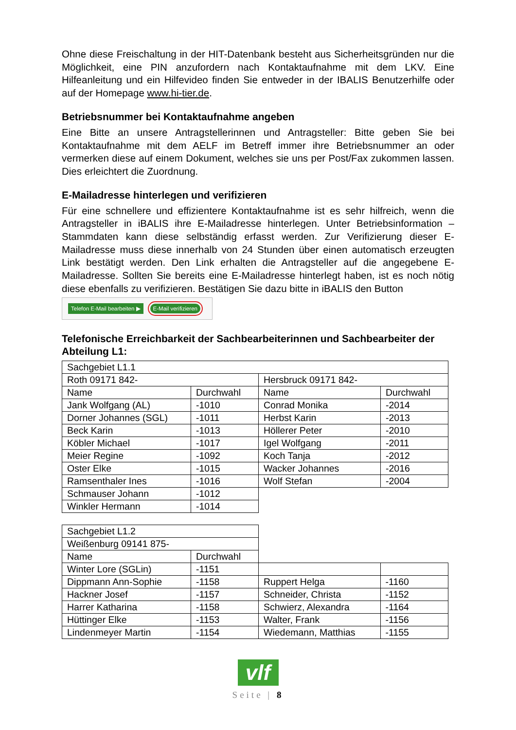Ohne diese Freischaltung in der HIT-Datenbank besteht aus Sicherheitsgründen nur die Möglichkeit, eine PIN anzufordern nach Kontaktaufnahme mit dem LKV. Eine Hilfeanleitung und ein Hilfevideo finden Sie entweder in der IBALIS Benutzerhilfe oder auf der Homepage www.hi-tier.de.
Betriebsnummer bei Kontaktaufnahme angeben
Eine Bitte an unsere Antragstellerinnen und Antragsteller: Bitte geben Sie bei Kontaktaufnahme mit dem AELF im Betreff immer ihre Betriebsnummer an oder vermerken diese auf einem Dokument, welches sie uns per Post/Fax zukommen lassen. Dies erleichtert die Zuordnung.
E-Mailadresse hinterlegen und verifizieren
Für eine schnellere und effizientere Kontaktaufnahme ist es sehr hilfreich, wenn die Antragsteller in iBALIS ihre E-Mailadresse hinterlegen. Unter Betriebsinformation – Stammdaten kann diese selbständig erfasst werden. Zur Verifizierung dieser E-Mailadresse muss diese innerhalb von 24 Stunden über einen automatisch erzeugten Link bestätigt werden. Den Link erhalten die Antragsteller auf die angegebene E-Mailadresse. Sollten Sie bereits eine E-Mailadresse hinterlegt haben, ist es noch nötig diese ebenfalls zu verifizieren. Bestätigen Sie dazu bitte in iBALIS den Button
Telefon E-Mail bearbeiten ▶ E-Mail verifizieren
Telefonische Erreichbarkeit der Sachbearbeiterinnen und Sachbearbeiter der Abteilung L1:
| Sachgebiet L1.1 | | | |
| Roth 09171 842- | | Hersbruck 09171 842- | |
| Name | Durchwahl | Name | Durchwahl |
| Jank Wolfgang (AL) | -1010 | Conrad Monika | -2014 |
| Dorner Johannes (SGL) | -1011 | Herbst Karin | -2013 |
| Beck Karin | -1013 | Höllerer Peter | -2010 |
| Köbler Michael | -1017 | Igel Wolfgang | -2011 |
| Meier Regine | -1092 | Koch Tanja | -2012 |
| Oster Elke | -1015 | Wacker Johannes | -2016 |
| Ramsenthaler Ines | -1016 | Wolf Stefan | -2004 |
| Schmauser Johann | -1012 | | |
| Winkler Hermann | -1014 | | |
| Sachgebiet L1.2 | | | |
| Weißenburg 09141 875- | | | |
| Name | Durchwahl | | |
| Winter Lore (SGLin) | -1151 | | |
| Dippmann Ann-Sophie | -1158 | Ruppert Helga | -1160 |
| Hackner Josef | -1157 | Schneider, Christa | -1152 |
| Harrer Katharina | -1158 | Schwierz, Alexandra | -1164 |
| Hüttinger Elke | -1153 | Walter, Frank | -1156 |
| Lindenmeyer Martin | -1154 | Wiedemann, Matthias | -1155 |
vlf
Seite | 8